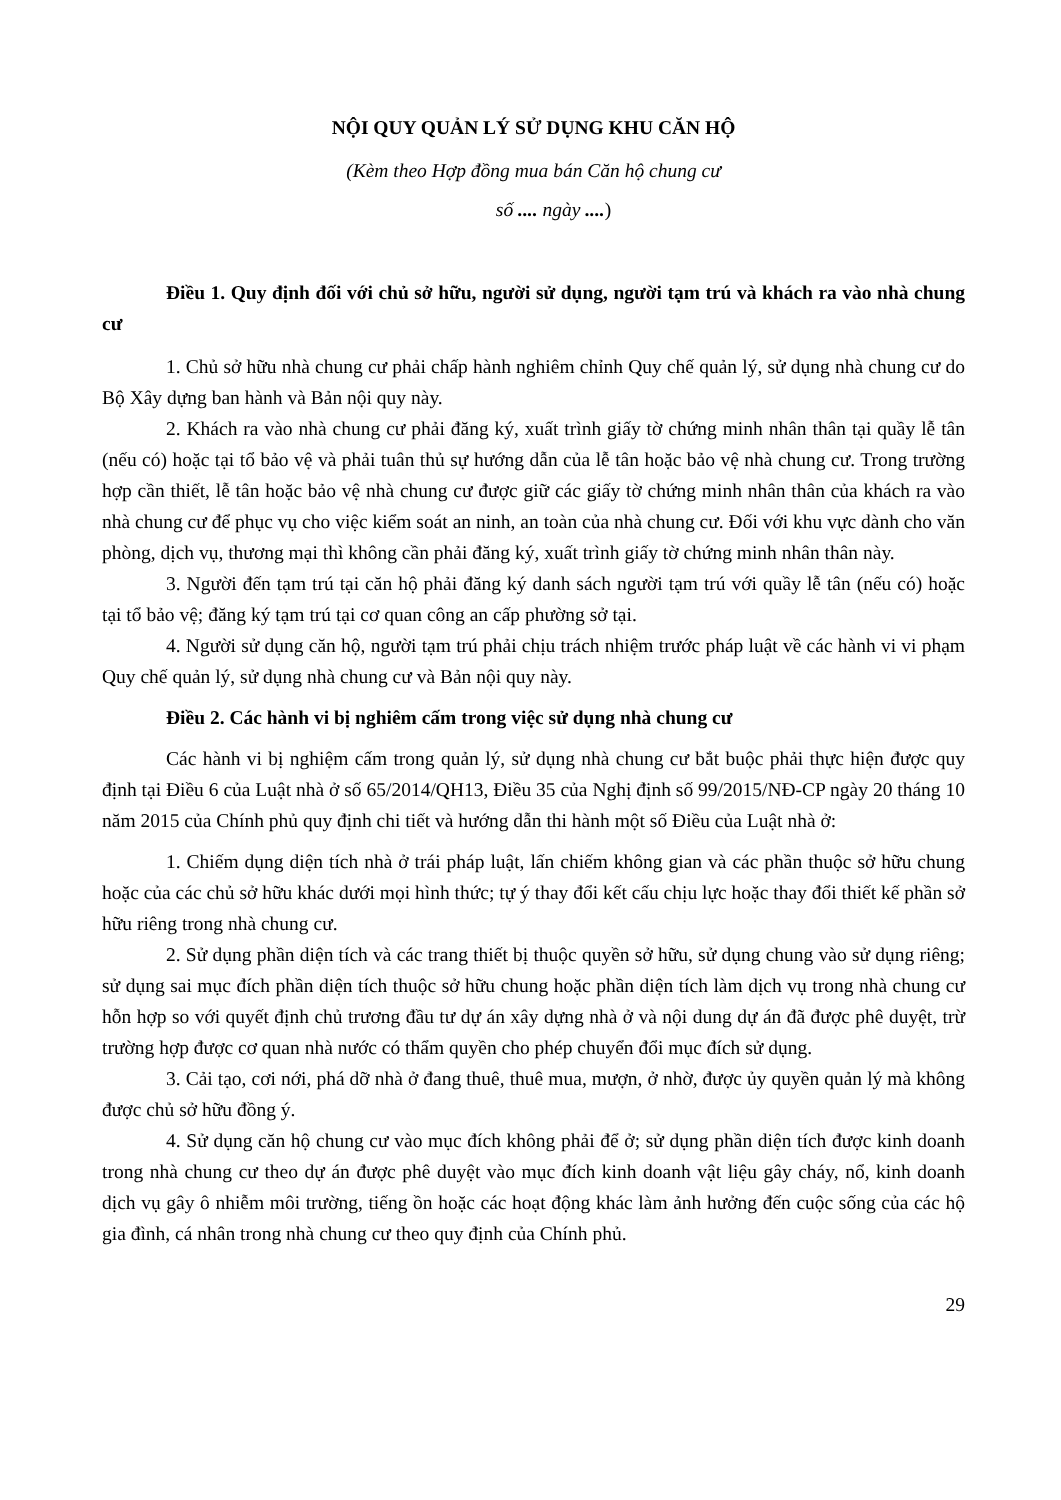NỘI QUY QUẢN LÝ SỬ DỤNG KHU CĂN HỘ
(Kèm theo Hợp đồng mua bán Căn hộ chung cư
số .... ngày ....)
Điều 1. Quy định đối với chủ sở hữu, người sử dụng, người tạm trú và khách ra vào nhà chung cư
1. Chủ sở hữu nhà chung cư phải chấp hành nghiêm chỉnh Quy chế quản lý, sử dụng nhà chung cư do Bộ Xây dựng ban hành và Bản nội quy này.
2. Khách ra vào nhà chung cư phải đăng ký, xuất trình giấy tờ chứng minh nhân thân tại quầy lễ tân (nếu có) hoặc tại tổ bảo vệ và phải tuân thủ sự hướng dẫn của lễ tân hoặc bảo vệ nhà chung cư. Trong trường hợp cần thiết, lễ tân hoặc bảo vệ nhà chung cư được giữ các giấy tờ chứng minh nhân thân của khách ra vào nhà chung cư để phục vụ cho việc kiểm soát an ninh, an toàn của nhà chung cư. Đối với khu vực dành cho văn phòng, dịch vụ, thương mại thì không cần phải đăng ký, xuất trình giấy tờ chứng minh nhân thân này.
3. Người đến tạm trú tại căn hộ phải đăng ký danh sách người tạm trú với quầy lễ tân (nếu có) hoặc tại tổ bảo vệ; đăng ký tạm trú tại cơ quan công an cấp phường sở tại.
4. Người sử dụng căn hộ, người tạm trú phải chịu trách nhiệm trước pháp luật về các hành vi vi phạm Quy chế quản lý, sử dụng nhà chung cư và Bản nội quy này.
Điều 2. Các hành vi bị nghiêm cấm trong việc sử dụng nhà chung cư
Các hành vi bị nghiệm cấm trong quản lý, sử dụng nhà chung cư bắt buộc phải thực hiện được quy định tại Điều 6 của Luật nhà ở số 65/2014/QH13, Điều 35 của Nghị định số 99/2015/NĐ-CP ngày 20 tháng 10 năm 2015 của Chính phủ quy định chi tiết và hướng dẫn thi hành một số Điều của Luật nhà ở:
1. Chiếm dụng diện tích nhà ở trái pháp luật, lấn chiếm không gian và các phần thuộc sở hữu chung hoặc của các chủ sở hữu khác dưới mọi hình thức; tự ý thay đổi kết cấu chịu lực hoặc thay đổi thiết kế phần sở hữu riêng trong nhà chung cư.
2. Sử dụng phần diện tích và các trang thiết bị thuộc quyền sở hữu, sử dụng chung vào sử dụng riêng; sử dụng sai mục đích phần diện tích thuộc sở hữu chung hoặc phần diện tích làm dịch vụ trong nhà chung cư hỗn hợp so với quyết định chủ trương đầu tư dự án xây dựng nhà ở và nội dung dự án đã được phê duyệt, trừ trường hợp được cơ quan nhà nước có thẩm quyền cho phép chuyển đổi mục đích sử dụng.
3. Cải tạo, cơi nới, phá dỡ nhà ở đang thuê, thuê mua, mượn, ở nhờ, được ủy quyền quản lý mà không được chủ sở hữu đồng ý.
4. Sử dụng căn hộ chung cư vào mục đích không phải để ở; sử dụng phần diện tích được kinh doanh trong nhà chung cư theo dự án được phê duyệt vào mục đích kinh doanh vật liệu gây cháy, nổ, kinh doanh dịch vụ gây ô nhiễm môi trường, tiếng ồn hoặc các hoạt động khác làm ảnh hưởng đến cuộc sống của các hộ gia đình, cá nhân trong nhà chung cư theo quy định của Chính phủ.
29